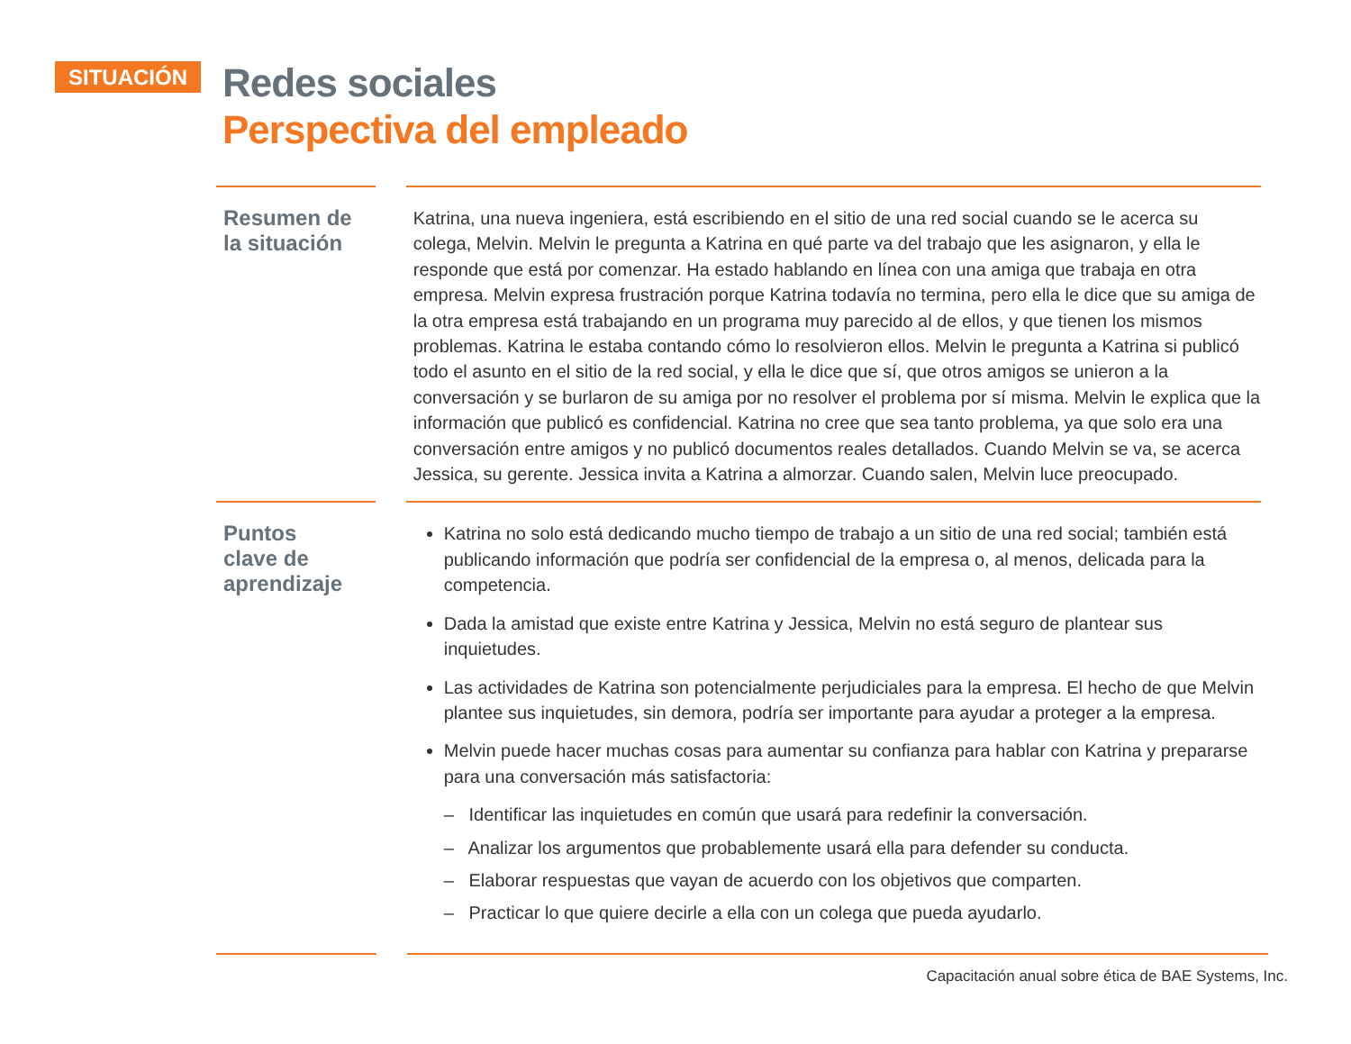SITUACIÓN
Redes sociales
Perspectiva del empleado
Resumen de
la situación
Katrina, una nueva ingeniera, está escribiendo en el sitio de una red social cuando se le acerca su colega, Melvin. Melvin le pregunta a Katrina en qué parte va del trabajo que les asignaron, y ella le responde que está por comenzar. Ha estado hablando en línea con una amiga que trabaja en otra empresa. Melvin expresa frustración porque Katrina todavía no termina, pero ella le dice que su amiga de la otra empresa está trabajando en un programa muy parecido al de ellos, y que tienen los mismos problemas. Katrina le estaba contando cómo lo resolvieron ellos. Melvin le pregunta a Katrina si publicó todo el asunto en el sitio de la red social, y ella le dice que sí, que otros amigos se unieron a la conversación y se burlaron de su amiga por no resolver el problema por sí misma. Melvin le explica que la información que publicó es confidencial. Katrina no cree que sea tanto problema, ya que solo era una conversación entre amigos y no publicó documentos reales detallados. Cuando Melvin se va, se acerca Jessica, su gerente. Jessica invita a Katrina a almorzar. Cuando salen, Melvin luce preocupado.
Puntos
clave de
aprendizaje
Katrina no solo está dedicando mucho tiempo de trabajo a un sitio de una red social; también está publicando información que podría ser confidencial de la empresa o, al menos, delicada para la competencia.
Dada la amistad que existe entre Katrina y Jessica, Melvin no está seguro de plantear sus inquietudes.
Las actividades de Katrina son potencialmente perjudiciales para la empresa. El hecho de que Melvin plantee sus inquietudes, sin demora, podría ser importante para ayudar a proteger a la empresa.
Melvin puede hacer muchas cosas para aumentar su confianza para hablar con Katrina y prepararse para una conversación más satisfactoria:
– Identificar las inquietudes en común que usará para redefinir la conversación.
– Analizar los argumentos que probablemente usará ella para defender su conducta.
– Elaborar respuestas que vayan de acuerdo con los objetivos que comparten.
– Practicar lo que quiere decirle a ella con un colega que pueda ayudarlo.
Capacitación anual sobre ética de BAE Systems, Inc.